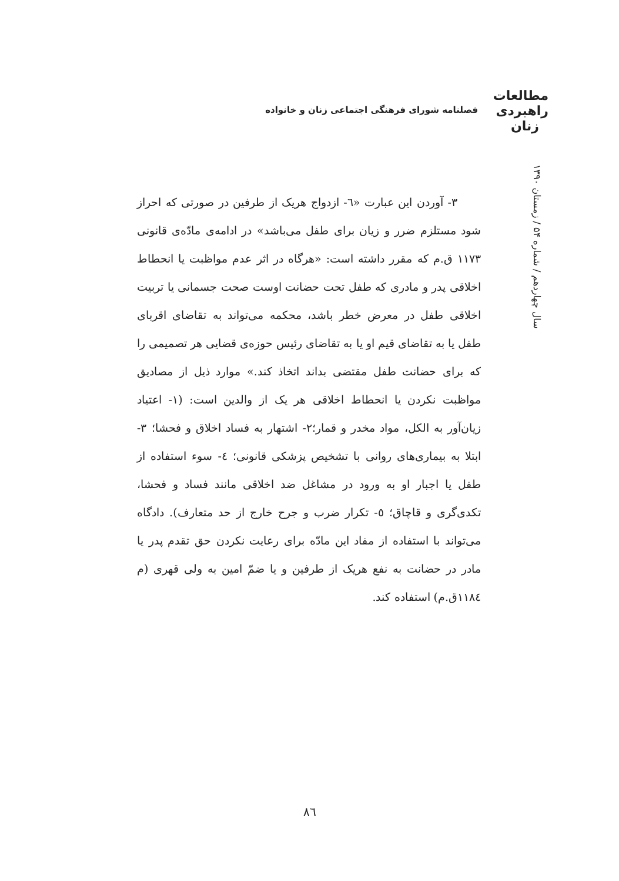مطالعات
راهبردی
زنان
فصلنامه شورای فرهنگی اجتماعی زنان و خانواده
سال چهاردهم / شماره ۵۴ / زمستان ۱۳۹۰
۳- آوردن این عبارت «٦- ازدواج هریک از طرفین در صورتی که احراز شود مستلزم ضرر و زیان برای طفل می‌باشد» در ادامه‌ی مادّه‌ی قانونی ۱۱۷۳ ق.م که مقرر داشته است: «هرگاه در اثر عدم مواظبت یا انحطاط اخلاقی پدر و مادری که طفل تحت حضانت اوست صحت جسمانی یا تربیت اخلاقی طفل در معرض خطر باشد، محکمه می‌تواند به تقاضای اقربای طفل یا به تقاضای قیم او یا به تقاضای رئیس حوزه‌ی قضایی هر تصمیمی را که برای حضانت طفل مقتضی بداند اتخاذ کند.» موارد ذیل از مصادیق مواظبت نکردن یا انحطاط اخلاقی هر یک از والدین است: (۱- اعتیاد زیان‌آور به الکل، مواد مخدر و قمار؛۲- اشتهار به فساد اخلاق و فحشا؛ ۳- ابتلا به بیماری‌های روانی با تشخیص پزشکی قانونی؛ ٤- سوء استفاده از طفل یا اجبار او به ورود در مشاغل ضد اخلاقی مانند فساد و فحشا، تکدی‌گری و قاچاق؛ ٥- تکرار ضرب و جرح خارج از حد متعارف). دادگاه می‌تواند با استفاده از مفاد این مادّه برای رعایت نکردن حق تقدم پدر یا مادر در حضانت به نفع هریک از طرفین و یا ضمّ امین به ولی قهری (م ۱۱۸٤ق.م) استفاده کند.
٨٦